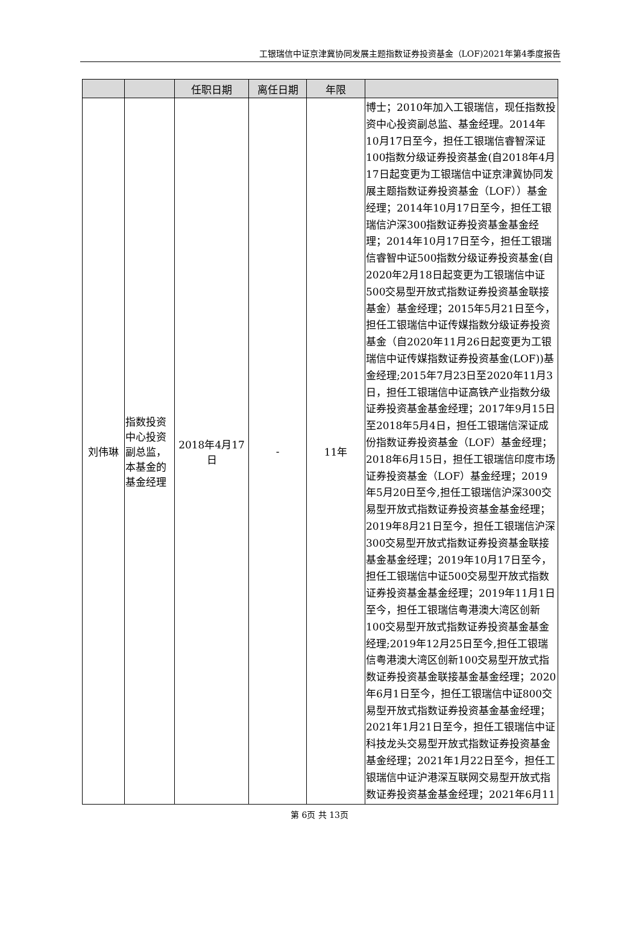工银瑞信中证京津冀协同发展主题指数证券投资基金（LOF)2021年第4季度报告
| | | 任职日期 | 离任日期 | 年限 | |
| --- | --- | --- | --- | --- | --- |
| 刘伟琳 | 指数投资中心投资副总监，本基金的基金经理 | 2018年4月17日 | - | 11年 | 博士；2010年加入工银瑞信，现任指数投资中心投资副总监、基金经理。2014年10月17日至今，担任工银瑞信睿智深证100指数分级证券投资基金(自2018年4月17日起变更为工银瑞信中证京津冀协同发展主题指数证券投资基金（LOF））基金经理；2014年10月17日至今，担任工银瑞信沪深300指数证券投资基金基金经理；2014年10月17日至今，担任工银瑞信睿智中证500指数分级证券投资基金(自2020年2月18日起变更为工银瑞信中证500交易型开放式指数证券投资基金联接基金）基金经理；2015年5月21日至今，担任工银瑞信中证传媒指数分级证券投资基金（自2020年11月26日起变更为工银瑞信中证传媒指数证券投资基金(LOF))基金经理;2015年7月23日至2020年11月3日，担任工银瑞信中证高铁产业指数分级证券投资基金基金经理；2017年9月15日至2018年5月4日，担任工银瑞信深证成份指数证券投资基金（LOF）基金经理；2018年6月15日，担任工银瑞信印度市场证券投资基金（LOF）基金经理；2019年5月20日至今,担任工银瑞信沪深300交易型开放式指数证券投资基金基金经理； 2019年8月21日至今，担任工银瑞信沪深300交易型开放式指数证券投资基金联接基金基金经理；2019年10月17日至今，担任工银瑞信中证500交易型开放式指数证券投资基金基金经理；2019年11月1日至今，担任工银瑞信粤港澳大湾区创新100交易型开放式指数证券投资基金基金经理;2019年12月25日至今,担任工银瑞信粤港澳大湾区创新100交易型开放式指数证券投资基金联接基金基金经理；2020年6月1日至今，担任工银瑞信中证800交易型开放式指数证券投资基金基金经理；2021年1月21日至今，担任工银瑞信中证科技龙头交易型开放式指数证券投资基金基金经理；2021年1月22日至今，担任工银瑞信中证沪港深互联网交易型开放式指数证券投资基金基金经理；2021年6月11 |
第 6页 共 13页